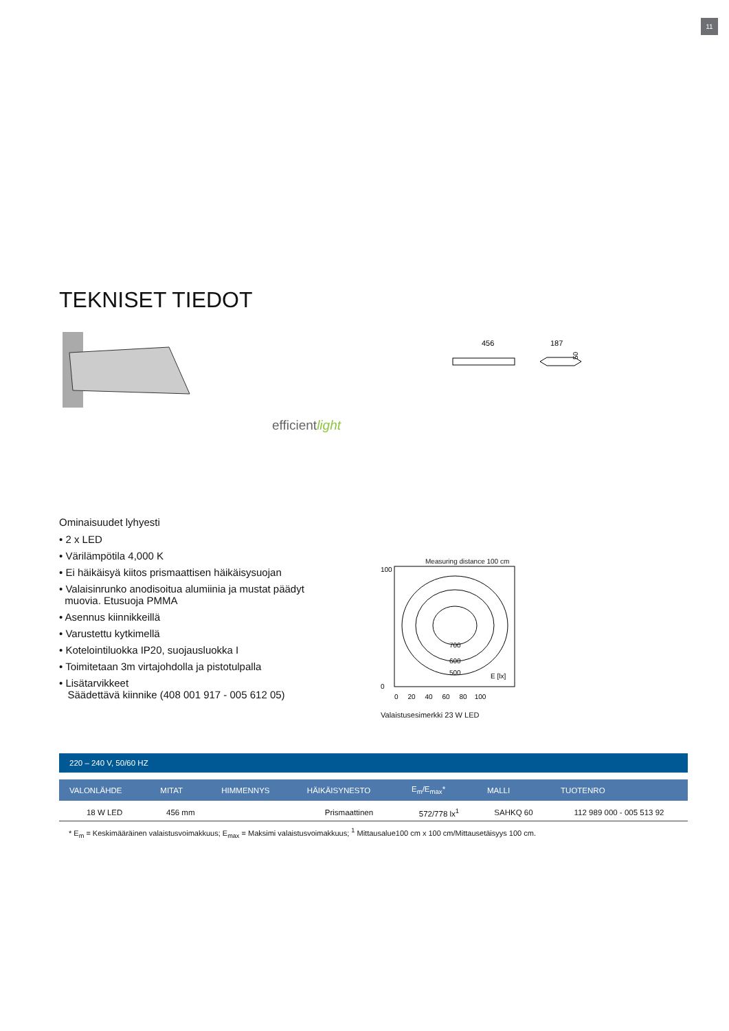11
TEKNISET TIEDOT
efficientlight
456
187
50
Ominaisuudet lyhyesti
• 2 x LED
• Värilämpötila 4,000 K
• Ei häikäisyä kiitos prismaattisen häikäisysuojan
• Valaisinrunko anodisoitua alumiinia ja mustat päädyt
muovia. Etusuoja PMMA
• Asennus kiinnikkeillä
• Varustettu kytkimellä
• Kotelointiluokka IP20, suojausluokka I
• Toimitetaan 3m virtajohdolla ja pistotulpalla
• Lisätarvikkeet
Säädettävä kiinnike (408 001 917 - 005 612 05)
Measuring distance 100 cm
100
0
700
600
500
E [lx]
0 20 40 60 80 100
Valaistusesimerkki 23 W LED
| 220 – 240 V, 50/60 HZ | | | | | | |
| VALONLÄHDE | MITAT | HIMMENNYS | HÄIKÄISYNESTO | E<sub>m</sub>/E<sub>max</sub>* | MALLI | TUOTENRO |
| 18 W LED | 456 mm | | Prismaattinen | 572/778 lx<sup>1</sup> | SAHKQ 60 | 112 989 000 - 005 513 92 |
* E<sub>m</sub> = Keskimääräinen valaistusvoimakkuus; E<sub>max</sub> = Maksimi valaistusvoimakkuus; <sup>1</sup> Mittausalue100 cm x 100 cm/Mittausetäisyys 100 cm.